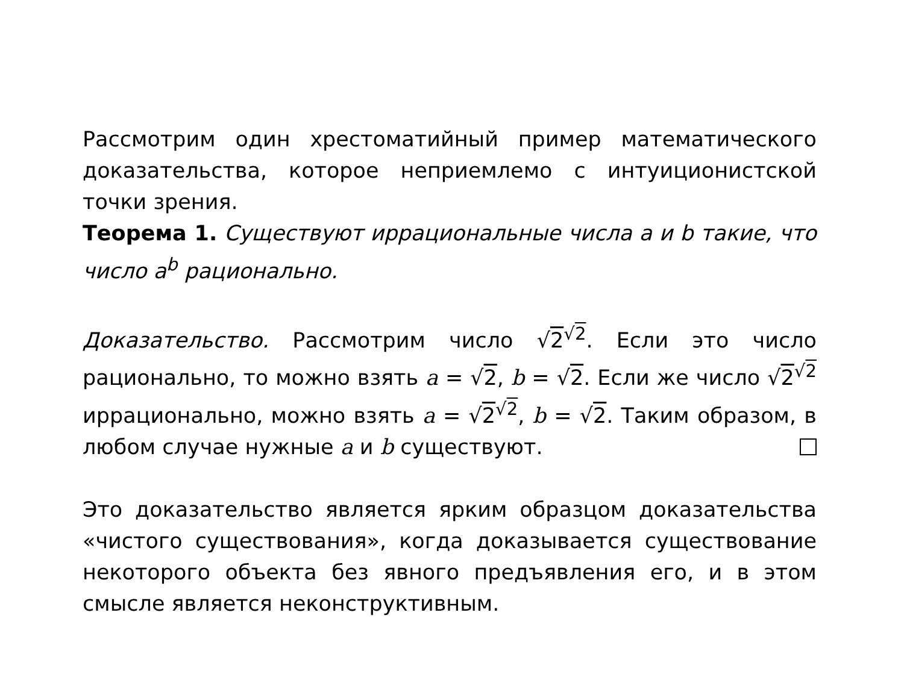Рассмотрим один хрестоматийный пример математического доказательства, которое неприемлемо с интуиционистской точки зрения.
Теорема 1. Существуют иррациональные числа a и b такие, что число a<sup>b</sup> рационально.
Доказательство. Рассмотрим число √2<sup>√2</sup>. Если это число рационально, то можно взять a = √2, b = √2. Если же число √2<sup>√2</sup> иррационально, можно взять a = √2<sup>√2</sup>, b = √2. Таким образом, в любом случае нужные a и b существуют.
Это доказательство является ярким образцом доказательства «чистого существования», когда доказывается существование некоторого объекта без явного предъявления его, и в этом смысле является неконструктивным.